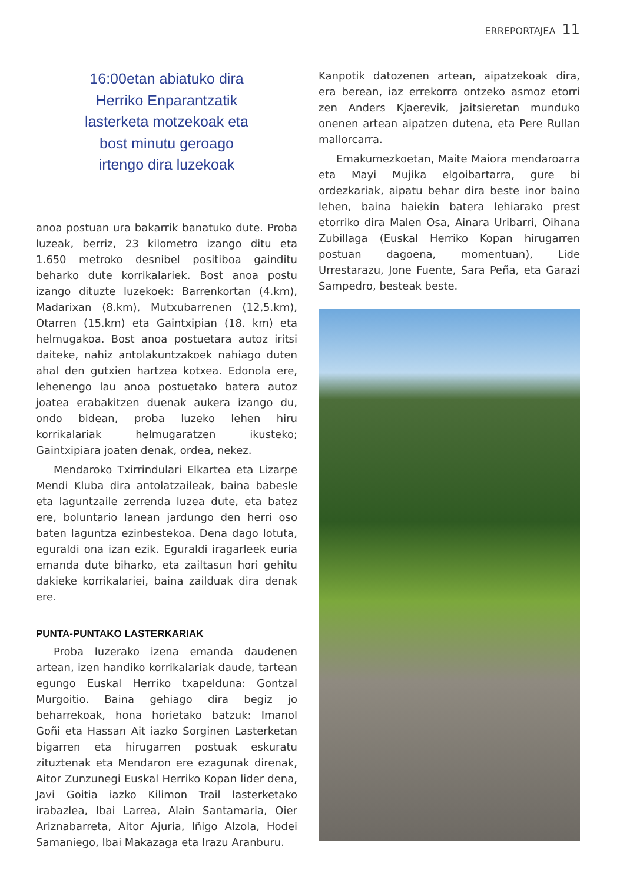ERREPORTAJEA 11
16:00etan abiatuko dira
Herriko Enparantzatik
lasterketa motzekoak eta
bost minutu geroago
irtengo dira luzekoak
anoa postuan ura bakarrik banatuko dute. Proba luzeak, berriz, 23 kilometro izango ditu eta 1.650 metroko desnibel positiboa gainditu beharko dute korrikalariek. Bost anoa postu izango dituzte luzekoek: Barrenkortan (4.km), Madarixan (8.km), Mutxubarrenen (12,5.km), Otarren (15.km) eta Gaintxipian (18. km) eta helmugakoa. Bost anoa postuetara autoz iritsi daiteke, nahiz antolakuntzakoek nahiago duten ahal den gutxien hartzea kotxea. Edonola ere, lehenengo lau anoa postuetako batera autoz joatea erabakitzen duenak aukera izango du, ondo bidean, proba luzeko lehen hiru korrikalariak helmugaratzen ikusteko; Gaintxipiara joaten denak, ordea, nekez.
Mendaroko Txirrindulari Elkartea eta Lizarpe Mendi Kluba dira antolatzaileak, baina babesle eta laguntzaile zerrenda luzea dute, eta batez ere, boluntario lanean jardungo den herri oso baten laguntza ezinbestekoa. Dena dago lotuta, eguraldi ona izan ezik. Eguraldi iragarleek euria emanda dute biharko, eta zailtasun hori gehitu dakieke korrikalariei, baina zailduak dira denak ere.
PUNTA-PUNTAKO LASTERKARIAK
Proba luzerako izena emanda daudenen artean, izen handiko korrikalariak daude, tartean egungo Euskal Herriko txapelduna: Gontzal Murgoitio. Baina gehiago dira begiz jo beharrekoak, hona horietako batzuk: Imanol Goñi eta Hassan Ait iazko Sorginen Lasterketan bigarren eta hirugarren postuak eskuratu zituztenak eta Mendaron ere ezagunak direnak, Aitor Zunzunegi Euskal Herriko Kopan lider dena, Javi Goitia iazko Kilimon Trail lasterketako irabazlea, Ibai Larrea, Alain Santamaria, Oier Ariznabarreta, Aitor Ajuria, Iñigo Alzola, Hodei Samaniego, Ibai Makazaga eta Irazu Aranburu.
Kanpotik datozenen artean, aipatzekoak dira, era berean, iaz errekorra ontzeko asmoz etorri zen Anders Kjaerevik, jaitsieretan munduko onenen artean aipatzen dutena, eta Pere Rullan mallorcarra.
Emakumezkoetan, Maite Maiora mendaroarra eta Mayi Mujika elgoibartarra, gure bi ordezkariak, aipatu behar dira beste inor baino lehen, baina haiekin batera lehiarako prest etorriko dira Malen Osa, Ainara Uribarri, Oihana Zubillaga (Euskal Herriko Kopan hirugarren postuan dagoena, momentuan), Lide Urrestarazu, Jone Fuente, Sara Peña, eta Garazi Sampedro, besteak beste.